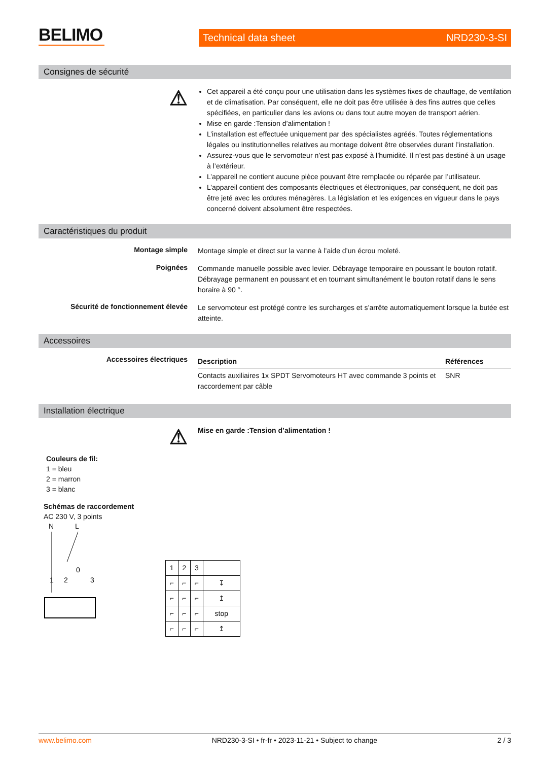BELIMO
Technical data sheet NRD230-3-SI
Consignes de sécurité
⚠
Cet appareil a été conçu pour une utilisation dans les systèmes fixes de chauffage, de ventilation et de climatisation. Par conséquent, elle ne doit pas être utilisée à des fins autres que celles spécifiées, en particulier dans les avions ou dans tout autre moyen de transport aérien.
Mise en garde :Tension d’alimentation !
L’installation est effectuée uniquement par des spécialistes agréés. Toutes réglementations légales ou institutionnelles relatives au montage doivent être observées durant l’installation.
Assurez-vous que le servomoteur n’est pas exposé à l’humidité. Il n’est pas destiné à un usage à l’extérieur.
L’appareil ne contient aucune pièce pouvant être remplacée ou réparée par l’utilisateur.
L’appareil contient des composants électriques et électroniques, par conséquent, ne doit pas être jeté avec les ordures ménagères. La législation et les exigences en vigueur dans le pays concerné doivent absolument être respectées.
Caractéristiques du produit
Montage simple
Montage simple et direct sur la vanne à l’aide d’un écrou moleté.
Poignées
Commande manuelle possible avec levier. Débrayage temporaire en poussant le bouton rotatif. Débrayage permanent en poussant et en tournant simultanément le bouton rotatif dans le sens horaire à 90 °.
Sécurité de fonctionnement élevée
Le servomoteur est protégé contre les surcharges et s’arrête automatiquement lorsque la butée est atteinte.
Accessoires
Accessoires électriques
| Description | Références |
| --- | --- |
| Contacts auxiliaires 1x SPDT Servomoteurs HT avec commande 3 points et raccordement par câble | SNR |
Installation électrique
⚠
Mise en garde :Tension d’alimentation !
Couleurs de fil:
1 = bleu
2 = marron
3 = blanc
Schémas de raccordement
AC 230 V, 3 points
N
L
1
2
0
3
| 1 | 2 | 3 | |
| ⌐ | ⌐ | ⌐ | ↧ |
| ⌐ | ⌐ | ⌐ | ↥ |
| ⌐ | ⌐ | ⌐ | stop |
| ⌐ | ⌐ | ⌐ | ↥ |
www.belimo.com NRD230-3-SI • fr-fr • 2023-11-21 • Subject to change 2 / 3